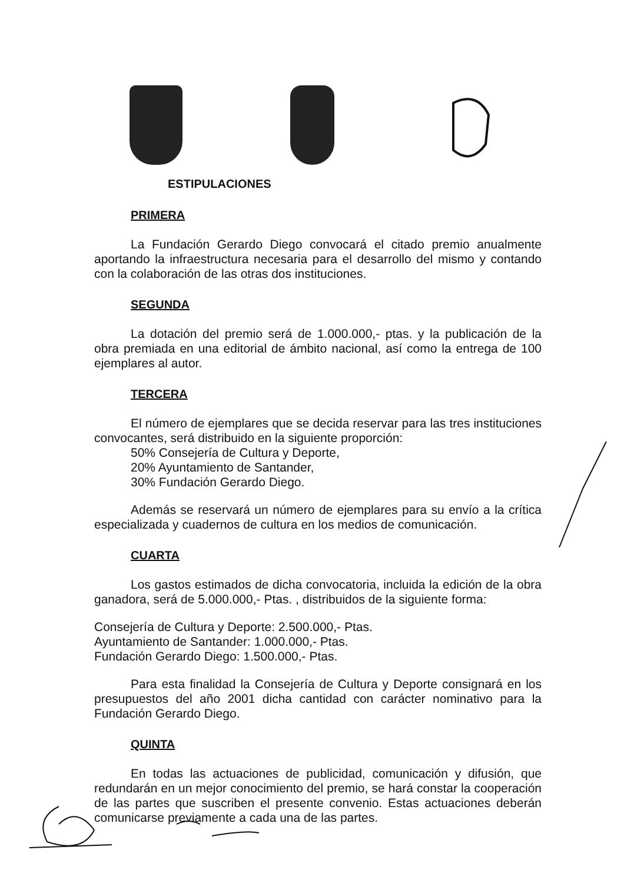ESTIPULACIONES
PRIMERA
La Fundación Gerardo Diego convocará el citado premio anualmente aportando la infraestructura necesaria para el desarrollo del mismo y contando con la colaboración de las otras dos instituciones.
SEGUNDA
La dotación del premio será de 1.000.000,- ptas. y la publicación de la obra premiada en una editorial de ámbito nacional, así como la entrega de 100 ejemplares al autor.
TERCERA
El número de ejemplares que se decida reservar para las tres instituciones convocantes, será distribuido en la siguiente proporción:
50% Consejería de Cultura y Deporte,
20% Ayuntamiento de Santander,
30% Fundación Gerardo Diego.
Además se reservará un número de ejemplares para su envío a la crítica especializada y cuadernos de cultura en los medios de comunicación.
CUARTA
Los gastos estimados de dicha convocatoria, incluida la edición de la obra ganadora, será de 5.000.000,- Ptas. , distribuidos de la siguiente forma:
Consejería de Cultura y Deporte: 2.500.000,- Ptas.
Ayuntamiento de Santander: 1.000.000,- Ptas.
Fundación Gerardo Diego: 1.500.000,- Ptas.
Para esta finalidad la Consejería de Cultura y Deporte consignará en los presupuestos del año 2001 dicha cantidad con carácter nominativo para la Fundación Gerardo Diego.
QUINTA
En todas las actuaciones de publicidad, comunicación y difusión, que redundarán en un mejor conocimiento del premio, se hará constar la cooperación de las partes que suscriben el presente convenio. Estas actuaciones deberán comunicarse previamente a cada una de las partes.